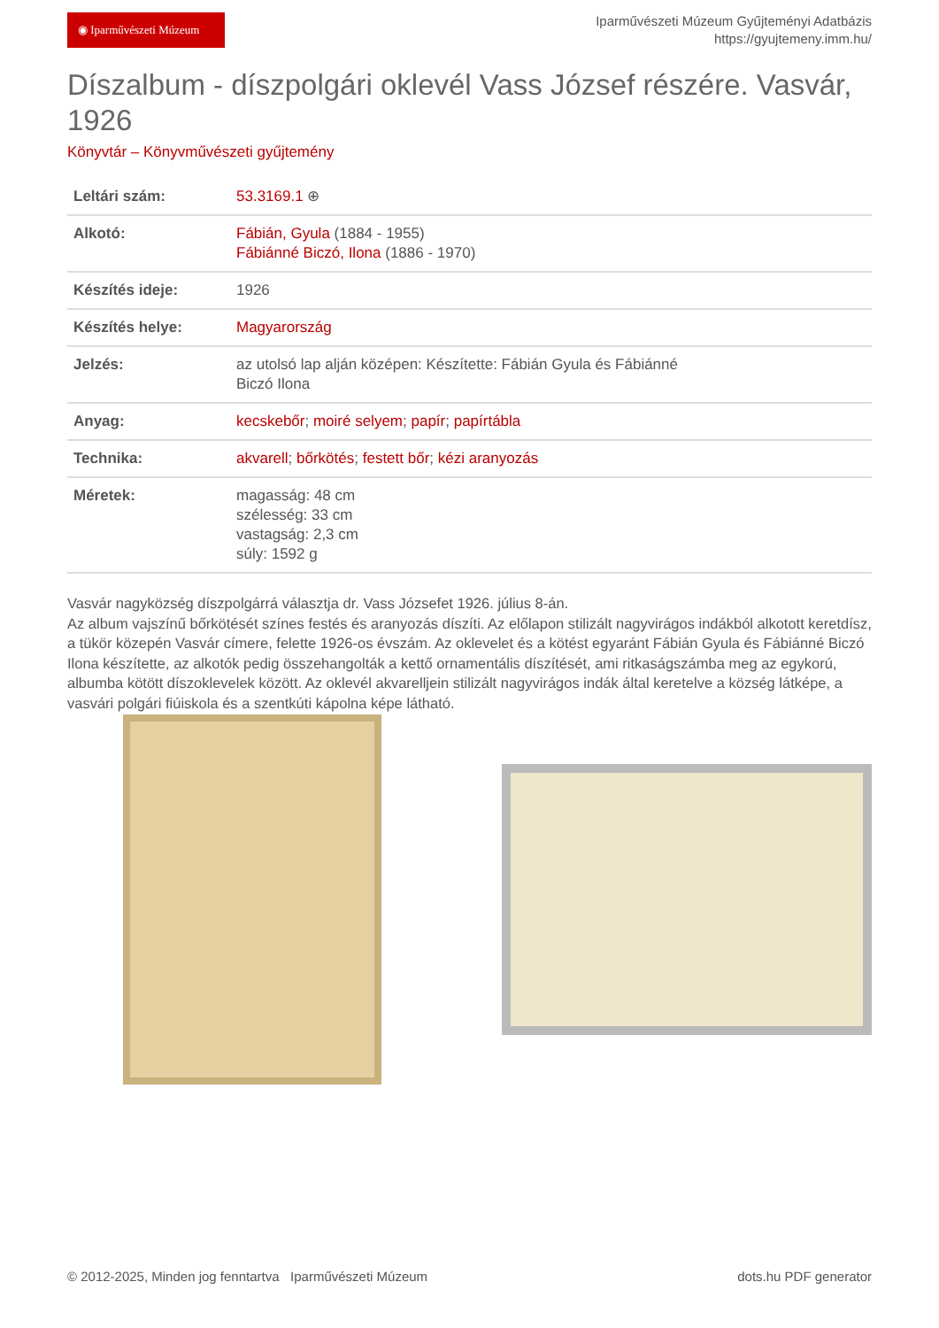◉ Iparművészeti Múzeum
Iparművészeti Múzeum Gyűjteményi Adatbázis
https://gyujtemeny.imm.hu/
Díszalbum - díszpolgári oklevél Vass József részére. Vasvár, 1926
Könyvtár – Könyvművészeti gyűjtemény
| Leltári szám: | 53.3169.1 ⊕ |
| Alkotó: | Fábián, Gyula (1884 - 1955) Fábiánné Biczó, Ilona (1886 - 1970) |
| Készítés ideje: | 1926 |
| Készítés helye: | Magyarország |
| Jelzés: | az utolsó lap alján középen: Készítette: Fábián Gyula és Fábiánné Biczó Ilona |
| Anyag: | kecskebőr ; moiré selyem ; papír ; papírtábla |
| Technika: | akvarell ; bőrkötés ; festett bőr ; kézi aranyozás |
| Méretek: | magasság: 48 cm szélesség: 33 cm vastagság: 2,3 cm súly: 1592 g |
Vasvár nagyközség díszpolgárrá választja dr. Vass Józsefet 1926. július 8-án.
Az album vajszínű bőrkötését színes festés és aranyozás díszíti. Az előlapon stilizált nagyvirágos indákból alkotott keretdísz, a tükör közepén Vasvár címere, felette 1926-os évszám. Az oklevelet és a kötést egyaránt Fábián Gyula és Fábiánné Biczó Ilona készítette, az alkotók pedig összehangolták a kettő ornamentális díszítését, ami ritkaságszámba meg az egykorú, albumba kötött díszoklevelek között. Az oklevél akvarelljein stilizált nagyvirágos indák által keretelve a község látképe, a vasvári polgári fiúiskola és a szentkúti kápolna képe látható.
© 2012-2025, Minden jog fenntartva Iparművészeti Múzeum dots.hu PDF generator